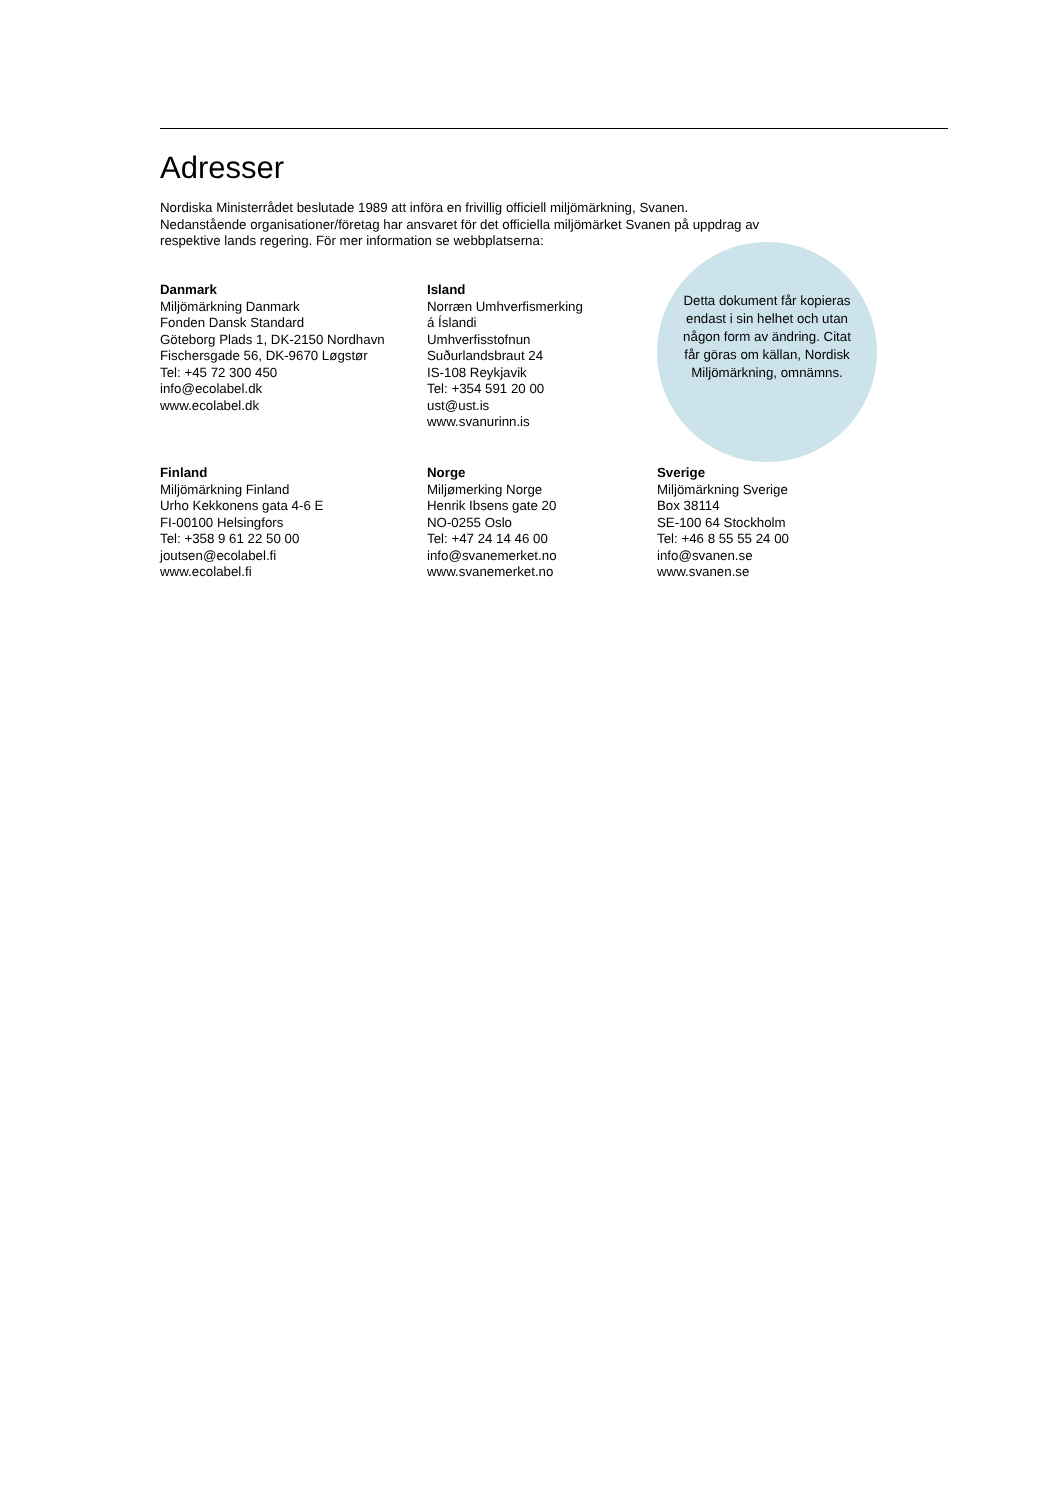Adresser
Nordiska Ministerrådet beslutade 1989 att införa en frivillig officiell miljömärkning, Svanen. Nedanstående organisationer/företag har ansvaret för det officiella miljömärket Svanen på uppdrag av respektive lands regering. För mer information se webbplatserna:
Detta dokument får kopieras endast i sin helhet och utan någon form av ändring. Citat får göras om källan, Nordisk Miljömärkning, omnämns.
Danmark
Miljömärkning Danmark
Fonden Dansk Standard
Göteborg Plads 1, DK-2150 Nordhavn
Fischersgade 56, DK-9670 Løgstør
Tel: +45 72 300 450
info@ecolabel.dk
www.ecolabel.dk
Island
Norræn Umhverfismerking
á Íslandi
Umhverfisstofnun
Suðurlandsbraut 24
IS-108 Reykjavik
Tel: +354 591 20 00
ust@ust.is
www.svanurinn.is
Finland
Miljömärkning Finland
Urho Kekkonens gata 4-6 E
FI-00100 Helsingfors
Tel: +358 9 61 22 50 00
joutsen@ecolabel.fi
www.ecolabel.fi
Norge
Miljømerking Norge
Henrik Ibsens gate 20
NO-0255 Oslo
Tel: +47 24 14 46 00
info@svanemerket.no
www.svanemerket.no
Sverige
Miljömärkning Sverige
Box 38114
SE-100 64 Stockholm
Tel: +46 8 55 55 24 00
info@svanen.se
www.svanen.se